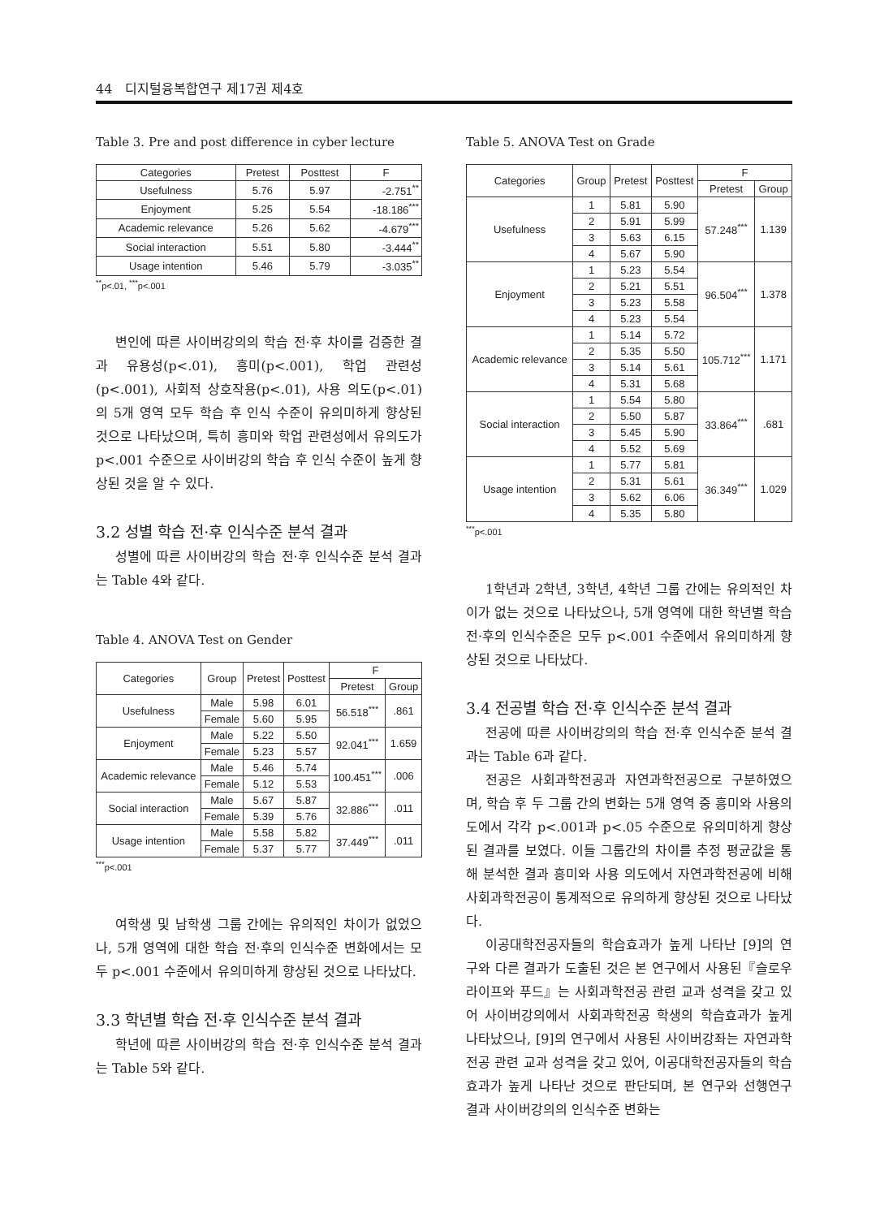44 디지털융복합연구 제17권 제4호
Table 3. Pre and post difference in cyber lecture
| Categories | Pretest | Posttest | F |
| --- | --- | --- | --- |
| Usefulness | 5.76 | 5.97 | -2.751<sup>**</sup> |
| Enjoyment | 5.25 | 5.54 | -18.186<sup>***</sup> |
| Academic relevance | 5.26 | 5.62 | -4.679<sup>***</sup> |
| Social interaction | 5.51 | 5.80 | -3.444<sup>**</sup> |
| Usage intention | 5.46 | 5.79 | -3.035<sup>**</sup> |
<sup>**</sup> p<.01, <sup>***</sup>p<.001
변인에 따른 사이버강의의 학습 전·후 차이를 검증한 결과 유용성(p<.01), 흥미(p<.001), 학업 관련성(p<.001), 사회적 상호작용(p<.01), 사용 의도(p<.01)의 5개 영역 모두 학습 후 인식 수준이 유의미하게 향상된 것으로 나타났으며, 특히 흥미와 학업 관련성에서 유의도가 p<.001 수준으로 사이버강의 학습 후 인식 수준이 높게 향상된 것을 알 수 있다.
3.2 성별 학습 전·후 인식수준 분석 결과
성별에 따른 사이버강의 학습 전·후 인식수준 분석 결과는 Table 4와 같다.
Table 4. ANOVA Test on Gender
| Categories | Group | Pretest | Posttest | F | |
| --- | --- | --- | --- | --- | --- |
| | | | | Pretest | Group |
| Usefulness | Male | 5.98 | 6.01 | 56.518<sup>***</sup> | .861 |
| | Female | 5.60 | 5.95 | | |
| Enjoyment | Male | 5.22 | 5.50 | 92.041<sup>***</sup> | 1.659 |
| | Female | 5.23 | 5.57 | | |
| Academic relevance | Male | 5.46 | 5.74 | 100.451<sup>***</sup> | .006 |
| | Female | 5.12 | 5.53 | | |
| Social interaction | Male | 5.67 | 5.87 | 32.886<sup>***</sup> | .011 |
| | Female | 5.39 | 5.76 | | |
| Usage intention | Male | 5.58 | 5.82 | 37.449<sup>***</sup> | .011 |
| | Female | 5.37 | 5.77 | | |
<sup>***</sup> p<.001
여학생 및 남학생 그룹 간에는 유의적인 차이가 없었으나, 5개 영역에 대한 학습 전·후의 인식수준 변화에서는 모두 p<.001 수준에서 유의미하게 향상된 것으로 나타났다.
3.3 학년별 학습 전·후 인식수준 분석 결과
학년에 따른 사이버강의 학습 전·후 인식수준 분석 결과는 Table 5와 같다.
Table 5. ANOVA Test on Grade
| Categories | Group | Pretest | Posttest | F | |
| --- | --- | --- | --- | --- | --- |
| | | | | Pretest | Group |
| Usefulness | 1 | 5.81 | 5.90 | 57.248<sup>***</sup> | 1.139 |
| | 2 | 5.91 | 5.99 | | |
| | 3 | 5.63 | 6.15 | | |
| | 4 | 5.67 | 5.90 | | |
| Enjoyment | 1 | 5.23 | 5.54 | 96.504<sup>***</sup> | 1.378 |
| | 2 | 5.21 | 5.51 | | |
| | 3 | 5.23 | 5.58 | | |
| | 4 | 5.23 | 5.54 | | |
| Academic relevance | 1 | 5.14 | 5.72 | 105.712<sup>***</sup> | 1.171 |
| | 2 | 5.35 | 5.50 | | |
| | 3 | 5.14 | 5.61 | | |
| | 4 | 5.31 | 5.68 | | |
| Social interaction | 1 | 5.54 | 5.80 | 33.864<sup>***</sup> | .681 |
| | 2 | 5.50 | 5.87 | | |
| | 3 | 5.45 | 5.90 | | |
| | 4 | 5.52 | 5.69 | | |
| Usage intention | 1 | 5.77 | 5.81 | 36.349<sup>***</sup> | 1.029 |
| | 2 | 5.31 | 5.61 | | |
| | 3 | 5.62 | 6.06 | | |
| | 4 | 5.35 | 5.80 | | |
<sup>***</sup> p<.001
1학년과 2학년, 3학년, 4학년 그룹 간에는 유의적인 차이가 없는 것으로 나타났으나, 5개 영역에 대한 학년별 학습 전·후의 인식수준은 모두 p<.001 수준에서 유의미하게 향상된 것으로 나타났다.
3.4 전공별 학습 전·후 인식수준 분석 결과
전공에 따른 사이버강의의 학습 전·후 인식수준 분석 결과는 Table 6과 같다.
전공은 사회과학전공과 자연과학전공으로 구분하였으며, 학습 후 두 그룹 간의 변화는 5개 영역 중 흥미와 사용의도에서 각각 p<.001과 p<.05 수준으로 유의미하게 향상된 결과를 보였다. 이들 그룹간의 차이를 추정 평균값을 통해 분석한 결과 흥미와 사용 의도에서 자연과학전공에 비해 사회과학전공이 통계적으로 유의하게 향상된 것으로 나타났다.
이공대학전공자들의 학습효과가 높게 나타난 [9]의 연구와 다른 결과가 도출된 것은 본 연구에서 사용된『슬로우 라이프와 푸드』는 사회과학전공 관련 교과 성격을 갖고 있어 사이버강의에서 사회과학전공 학생의 학습효과가 높게 나타났으나, [9]의 연구에서 사용된 사이버강좌는 자연과학전공 관련 교과 성격을 갖고 있어, 이공대학전공자들의 학습효과가 높게 나타난 것으로 판단되며, 본 연구와 선행연구 결과 사이버강의의 인식수준 변화는